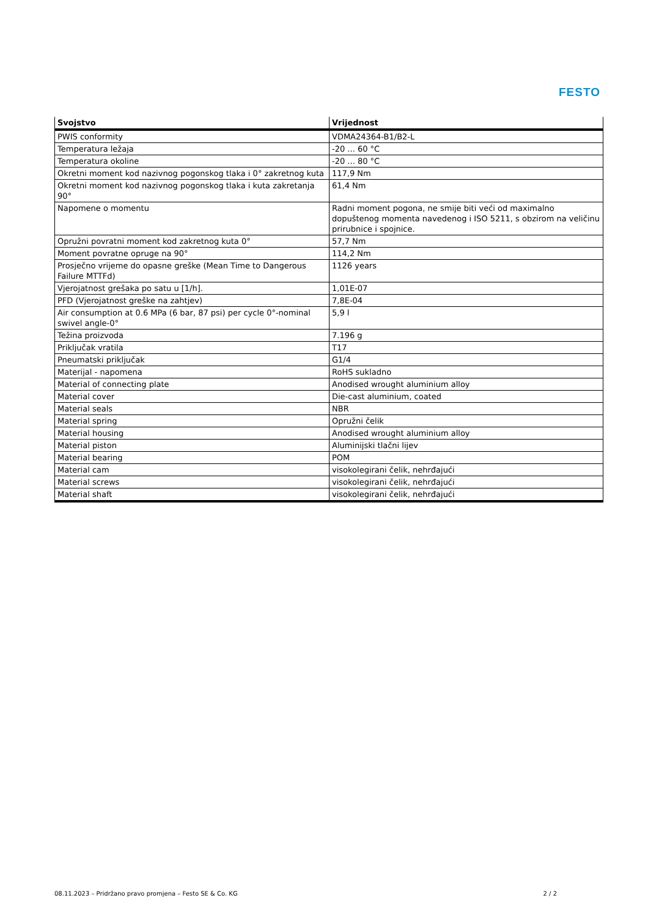FESTO
| Svojstvo | Vrijednost |
| --- | --- |
| PWIS conformity | VDMA24364-B1/B2-L |
| Temperatura ležaja | -20 ... 60 °C |
| Temperatura okoline | -20 ... 80 °C |
| Okretni moment kod nazivnog pogonskog tlaka i 0° zakretnog kuta | 117,9 Nm |
| Okretni moment kod nazivnog pogonskog tlaka i kuta zakretanja 90° | 61,4 Nm |
| Napomene o momentu | Radni moment pogona, ne smije biti veći od maximalno dopuštenog momenta navedenog i ISO 5211, s obzirom na veličinu prirubnice i spojnice. |
| Opružni povratni moment kod zakretnog kuta 0° | 57,7 Nm |
| Moment povratne opruge na 90° | 114,2 Nm |
| Prosječno vrijeme do opasne greške (Mean Time to Dangerous Failure MTTFd) | 1126 years |
| Vjerojatnost grešaka po satu u [1/h]. | 1,01E-07 |
| PFD (Vjerojatnost greške na zahtjev) | 7,8E-04 |
| Air consumption at 0.6 MPa (6 bar, 87 psi) per cycle 0°-nominal swivel angle-0° | 5,9 l |
| Težina proizvoda | 7.196 g |
| Priključak vratila | T17 |
| Pneumatski priključak | G1/4 |
| Materijal - napomena | RoHS sukladno |
| Material of connecting plate | Anodised wrought aluminium alloy |
| Material cover | Die-cast aluminium, coated |
| Material seals | NBR |
| Material spring | Opružni čelik |
| Material housing | Anodised wrought aluminium alloy |
| Material piston | Aluminijski tlačni lijev |
| Material bearing | POM |
| Material cam | visokolegirani čelik, nehrđajući |
| Material screws | visokolegirani čelik, nehrđajući |
| Material shaft | visokolegirani čelik, nehrđajući |
08.11.2023 – Pridržano pravo promjena – Festo SE & Co. KG 2 / 2